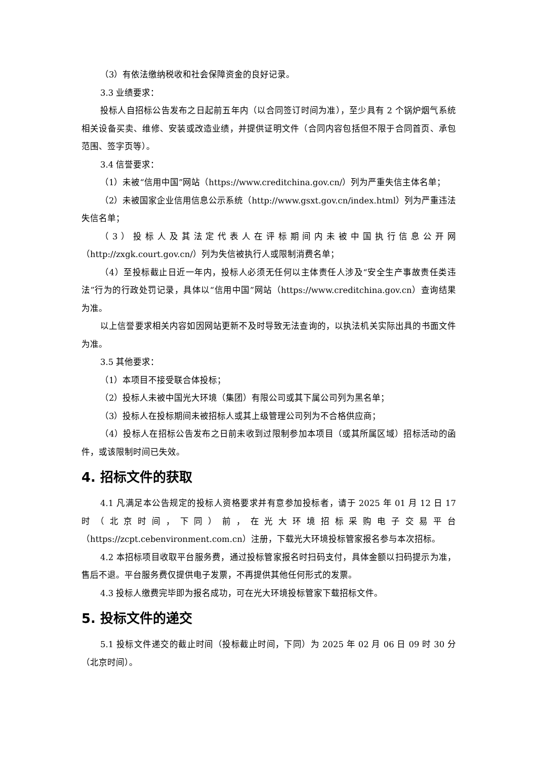（3）有依法缴纳税收和社会保障资金的良好记录。
3.3 业绩要求：
投标人自招标公告发布之日起前五年内（以合同签订时间为准），至少具有 2 个锅炉烟气系统相关设备买卖、维修、安装或改造业绩，并提供证明文件（合同内容包括但不限于合同首页、承包范围、签字页等）。
3.4 信誉要求：
（1）未被“信用中国”网站（https://www.creditchina.gov.cn/）列为严重失信主体名单；
（2）未被国家企业信用信息公示系统（http://www.gsxt.gov.cn/index.html）列为严重违法失信名单；
（3）投标人及其法定代表人在评标期间内未被中国执行信息公开网（http://zxgk.court.gov.cn/）列为失信被执行人或限制消费名单；
（4）至投标截止日近一年内，投标人必须无任何以主体责任人涉及“安全生产事故责任类违法”行为的行政处罚记录，具体以“信用中国”网站（https://www.creditchina.gov.cn）查询结果为准。
以上信誉要求相关内容如因网站更新不及时导致无法查询的，以执法机关实际出具的书面文件为准。
3.5 其他要求：
（1）本项目不接受联合体投标；
（2）投标人未被中国光大环境（集团）有限公司或其下属公司列为黑名单；
（3）投标人在投标期间未被招标人或其上级管理公司列为不合格供应商；
（4）投标人在招标公告发布之日前未收到过限制参加本项目（或其所属区域）招标活动的函件，或该限制时间已失效。
4. 招标文件的获取
4.1 凡满足本公告规定的投标人资格要求并有意参加投标者，请于 2025 年 01 月 12 日 17 时（北京时间，下同）前，在光大环境招标采购电子交易平台（https://zcpt.cebenvironment.com.cn）注册，下载光大环境投标管家报名参与本次招标。
4.2 本招标项目收取平台服务费，通过投标管家报名时扫码支付，具体金额以扫码提示为准，售后不退。平台服务费仅提供电子发票，不再提供其他任何形式的发票。
4.3 投标人缴费完毕即为报名成功，可在光大环境投标管家下载招标文件。
5. 投标文件的递交
5.1 投标文件递交的截止时间（投标截止时间，下同）为 2025 年 02 月 06 日 09 时 30 分（北京时间）。